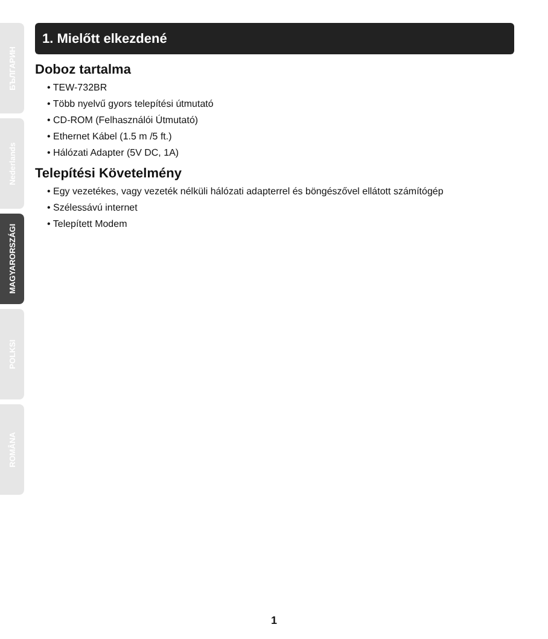БЪЛГАРИН
Nederlands
MAGYARORSZÁGI
POLKSI
ROMÂNA
1. Mielőtt elkezdené
Doboz tartalma
• TEW-732BR
• Több nyelvű gyors telepítési útmutató
• CD-ROM (Felhasználói Útmutató)
• Ethernet Kábel (1.5 m /5 ft.)
• Hálózati Adapter (5V DC, 1A)
Telepítési Követelmény
• Egy vezetékes, vagy vezeték nélküli hálózati adapterrel és böngészővel ellátott számítógép
• Szélessávú internet
• Telepített Modem
1